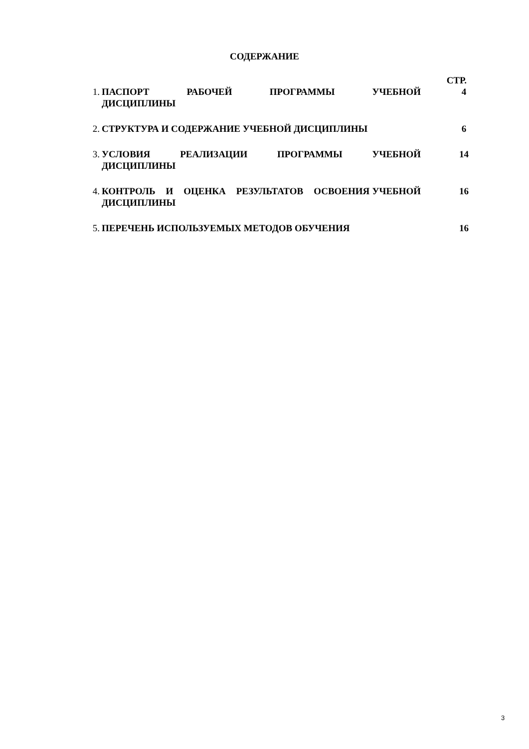СОДЕРЖАНИЕ
СТР.
1. ПАСПОРТ РАБОЧЕЙ ПРОГРАММЫ УЧЕБНОЙ ДИСЦИПЛИНЫ 4
2. СТРУКТУРА И СОДЕРЖАНИЕ УЧЕБНОЙ ДИСЦИПЛИНЫ 6
3. УСЛОВИЯ РЕАЛИЗАЦИИ ПРОГРАММЫ УЧЕБНОЙ ДИСЦИПЛИНЫ 14
4. КОНТРОЛЬ И ОЦЕНКА РЕЗУЛЬТАТОВ ОСВОЕНИЯ УЧЕБНОЙ ДИСЦИПЛИНЫ 16
5. ПЕРЕЧЕНЬ ИСПОЛЬЗУЕМЫХ МЕТОДОВ ОБУЧЕНИЯ 16
3